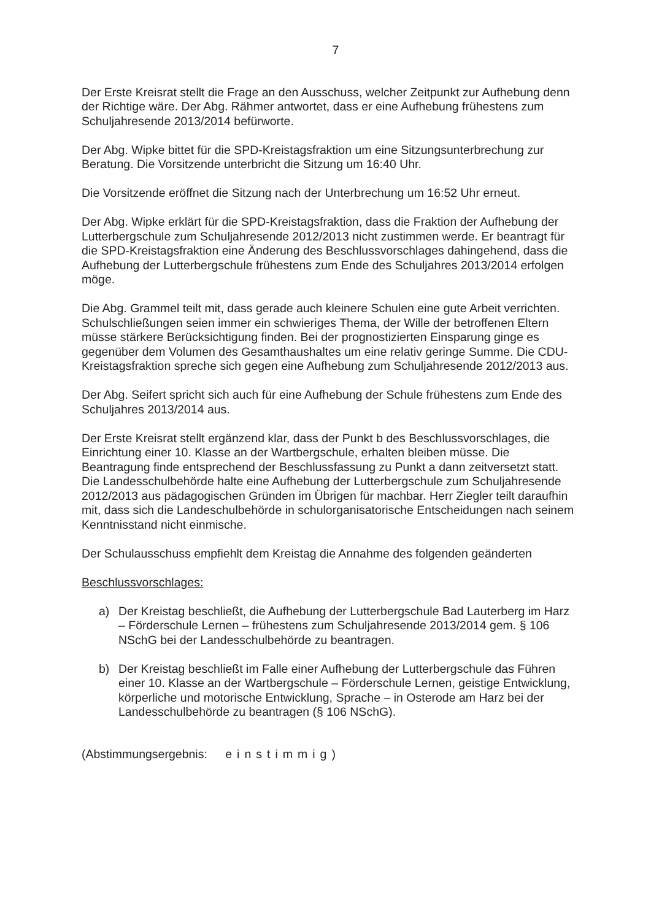7
Der Erste Kreisrat stellt die Frage an den Ausschuss, welcher Zeitpunkt zur Aufhebung denn der Richtige wäre. Der Abg. Rähmer antwortet, dass er eine Aufhebung frühestens zum Schuljahresende 2013/2014 befürworte.
Der Abg. Wipke bittet für die SPD-Kreistagsfraktion um eine Sitzungsunterbrechung zur Beratung. Die Vorsitzende unterbricht die Sitzung um 16:40 Uhr.
Die Vorsitzende eröffnet die Sitzung nach der Unterbrechung um 16:52 Uhr erneut.
Der Abg. Wipke erklärt für die SPD-Kreistagsfraktion, dass die Fraktion der Aufhebung der Lutterbergschule zum Schuljahresende 2012/2013 nicht zustimmen werde. Er beantragt für die SPD-Kreistagsfraktion eine Änderung des Beschlussvorschlages dahingehend, dass die Aufhebung der Lutterbergschule frühestens zum Ende des Schuljahres 2013/2014 erfolgen möge.
Die Abg. Grammel teilt mit, dass gerade auch kleinere Schulen eine gute Arbeit verrichten. Schulschließungen seien immer ein schwieriges Thema, der Wille der betroffenen Eltern müsse stärkere Berücksichtigung finden. Bei der prognostizierten Einsparung ginge es gegenüber dem Volumen des Gesamthaushaltes um eine relativ geringe Summe. Die CDU-Kreistagsfraktion spreche sich gegen eine Aufhebung zum Schuljahresende 2012/2013 aus.
Der Abg. Seifert spricht sich auch für eine Aufhebung der Schule frühestens zum Ende des Schuljahres 2013/2014 aus.
Der Erste Kreisrat stellt ergänzend klar, dass der Punkt b des Beschlussvorschlages, die Einrichtung einer 10. Klasse an der Wartbergschule, erhalten bleiben müsse. Die Beantragung finde entsprechend der Beschlussfassung zu Punkt a dann zeitversetzt statt. Die Landesschulbehörde halte eine Aufhebung der Lutterbergschule zum Schuljahresende 2012/2013 aus pädagogischen Gründen im Übrigen für machbar. Herr Ziegler teilt daraufhin mit, dass sich die Landeschulbehörde in schulorganisatorische Entscheidungen nach seinem Kenntnisstand nicht einmische.
Der Schulausschuss empfiehlt dem Kreistag die Annahme des folgenden geänderten
Beschlussvorschlages:
a) Der Kreistag beschließt, die Aufhebung der Lutterbergschule Bad Lauterberg im Harz – Förderschule Lernen – frühestens zum Schuljahresende 2013/2014 gem. § 106 NSchG bei der Landesschulbehörde zu beantragen.
b) Der Kreistag beschließt im Falle einer Aufhebung der Lutterbergschule das Führen einer 10. Klasse an der Wartbergschule – Förderschule Lernen, geistige Entwicklung, körperliche und motorische Entwicklung, Sprache – in Osterode am Harz bei der Landesschulbehörde zu beantragen (§ 106 NSchG).
(Abstimmungsergebnis: einstimmig)